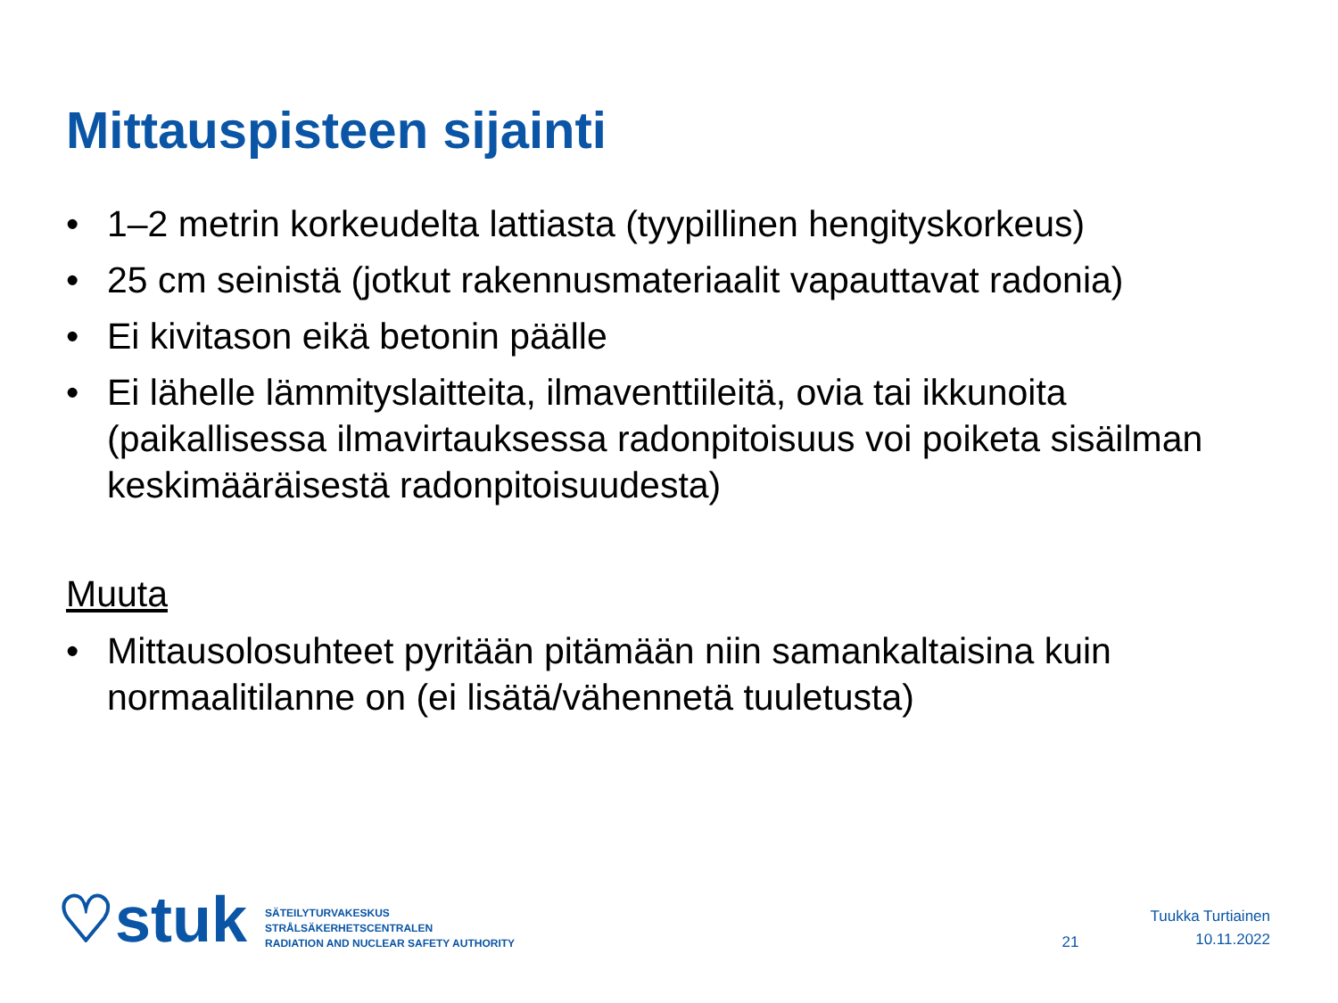Mittauspisteen sijainti
• 1–2 metrin korkeudelta lattiasta (tyypillinen hengityskorkeus)
• 25 cm seinistä (jotkut rakennusmateriaalit vapauttavat radonia)
• Ei kivitason eikä betonin päälle
• Ei lähelle lämmityslaitteita, ilmaventtiileitä, ovia tai ikkunoita (paikallisessa ilmavirtauksessa radonpitoisuus voi poiketa sisäilman keskimääräisestä radonpitoisuudesta)
Muuta
• Mittausolosuhteet pyritään pitämään niin samankaltaisina kuin normaalitilanne on (ei lisätä/vähennetä tuuletusta)
♡stuk
SÄTEILYTURVAKESKUS
STRÅLSÄKERHETSCENTRALEN
RADIATION AND NUCLEAR SAFETY AUTHORITY
21
Tuukka Turtiainen
10.11.2022